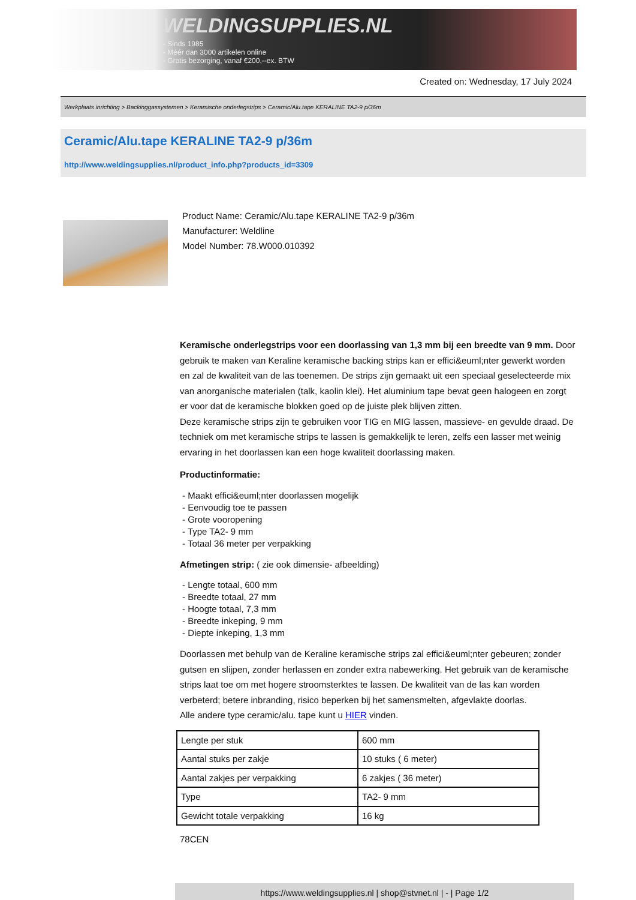WELDINGSUPPLIES.NL
- Sinds 1985
- Méér dan 3000 artikelen online
- Gratis bezorging, vanaf €200,--ex. BTW
Created on: Wednesday, 17 July 2024
Werkplaats inrichting > Backinggassystemen > Keramische onderlegstrips > Ceramic/Alu.tape KERALINE TA2-9 p/36m
Ceramic/Alu.tape KERALINE TA2-9 p/36m
http://www.weldingsupplies.nl/product_info.php?products_id=3309
Product Name: Ceramic/Alu.tape KERALINE TA2-9 p/36m
Manufacturer: Weldline
Model Number: 78.W000.010392
Keramische onderlegstrips voor een doorlassing van 1,3 mm bij een breedte van 9 mm. Door gebruik te maken van Keraline keramische backing strips kan er effici&euml;nter gewerkt worden en zal de kwaliteit van de las toenemen. De strips zijn gemaakt uit een speciaal geselecteerde mix van anorganische materialen (talk, kaolin klei). Het aluminium tape bevat geen halogeen en zorgt er voor dat de keramische blokken goed op de juiste plek blijven zitten.
Deze keramische strips zijn te gebruiken voor TIG en MIG lassen, massieve- en gevulde draad. De techniek om met keramische strips te lassen is gemakkelijk te leren, zelfs een lasser met weinig ervaring in het doorlassen kan een hoge kwaliteit doorlassing maken.
Productinformatie:
- Maakt effici&euml;nter doorlassen mogelijk
- Eenvoudig toe te passen
- Grote vooropening
- Type TA2- 9 mm
- Totaal 36 meter per verpakking
Afmetingen strip: ( zie ook dimensie- afbeelding)
- Lengte totaal, 600 mm
- Breedte totaal, 27 mm
- Hoogte totaal, 7,3 mm
- Breedte inkeping, 9 mm
- Diepte inkeping, 1,3 mm
Doorlassen met behulp van de Keraline keramische strips zal effici&euml;nter gebeuren; zonder gutsen en slijpen, zonder herlassen en zonder extra nabewerking. Het gebruik van de keramische strips laat toe om met hogere stroomsterktes te lassen. De kwaliteit van de las kan worden verbeterd; betere inbranding, risico beperken bij het samensmelten, afgevlakte doorlas.
Alle andere type ceramic/alu. tape kunt u HIER vinden.
| Lengte per stuk | 600 mm |
| Aantal stuks per zakje | 10 stuks ( 6 meter) |
| Aantal zakjes per verpakking | 6 zakjes ( 36 meter) |
| Type | TA2- 9 mm |
| Gewicht totale verpakking | 16 kg |
78CEN
https://www.weldingsupplies.nl | shop@stvnet.nl | - | Page 1/2